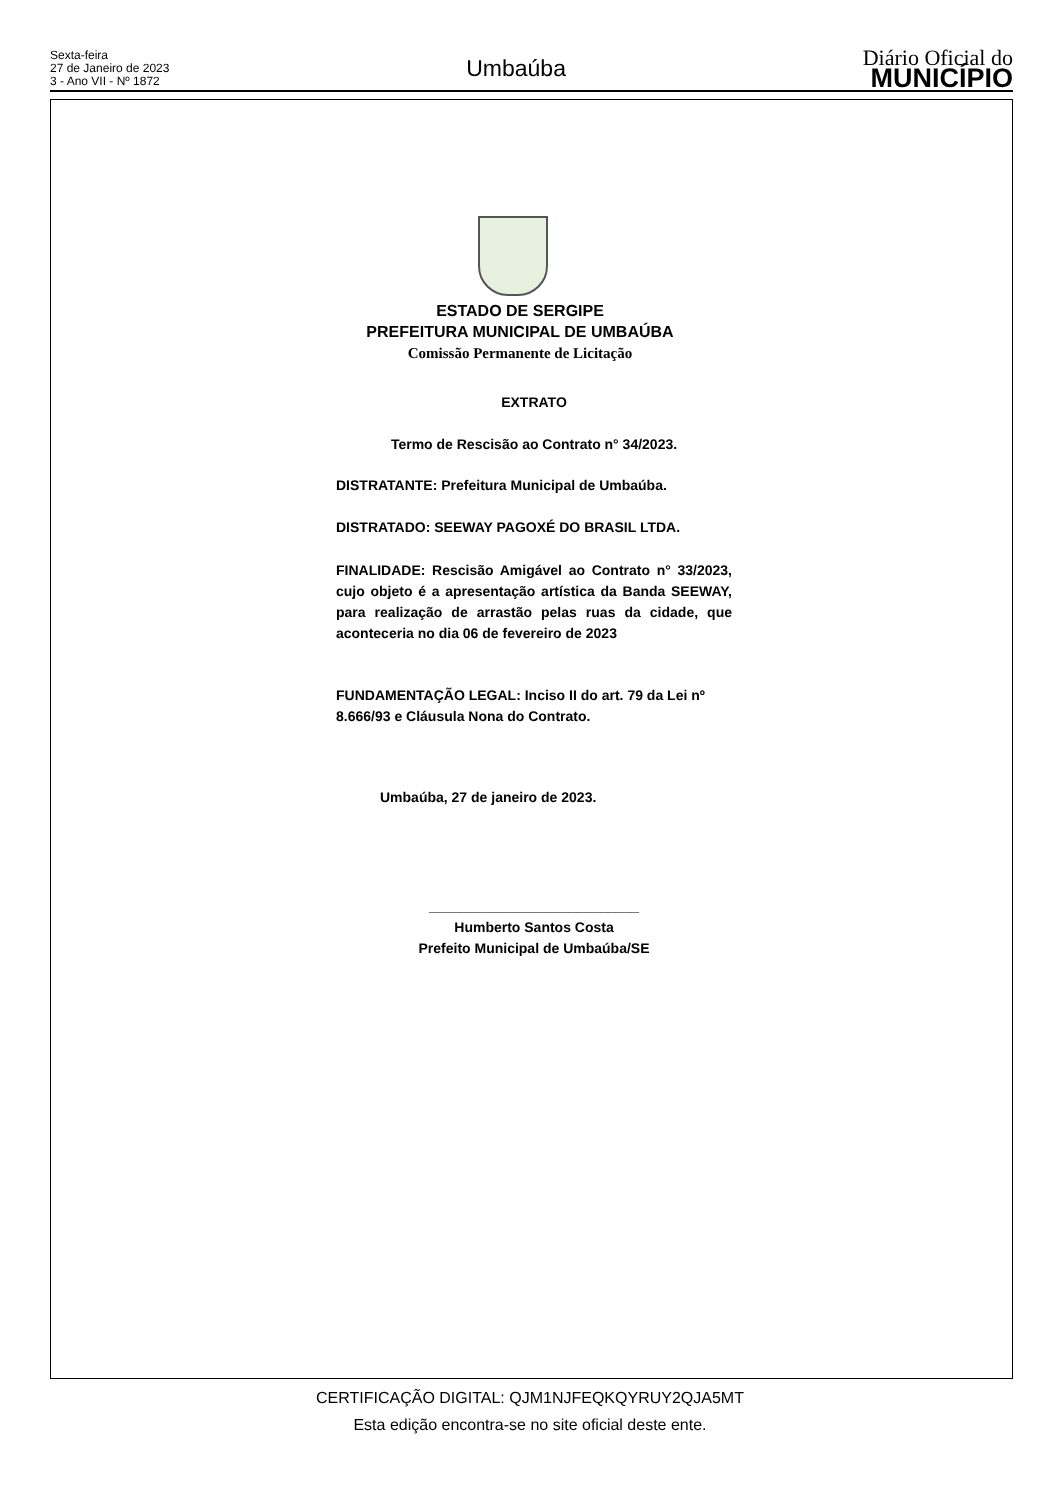Sexta-feira
27 de Janeiro de 2023
3 - Ano VII - Nº 1872
Umbaúba
Diário Oficial do
MUNICÍPIO
ESTADO DE SERGIPE
PREFEITURA MUNICIPAL DE UMBAÚBA
Comissão Permanente de Licitação
EXTRATO
Termo de Rescisão ao Contrato n° 34/2023.
DISTRATANTE: Prefeitura Municipal de Umbaúba.
DISTRATADO: SEEWAY PAGOXÉ DO BRASIL LTDA.
FINALIDADE: Rescisão Amigável ao Contrato n° 33/2023, cujo objeto é a apresentação artística da Banda SEEWAY, para realização de arrastão pelas ruas da cidade, que aconteceria no dia 06 de fevereiro de 2023
FUNDAMENTAÇÃO LEGAL: Inciso II do art. 79 da Lei nº 8.666/93 e Cláusula Nona do Contrato.
Umbaúba, 27 de janeiro de 2023.
___________________________
Humberto Santos Costa
Prefeito Municipal de Umbaúba/SE
CERTIFICAÇÃO DIGITAL: QJM1NJFEQKQYRUY2QJA5MT
Esta edição encontra-se no site oficial deste ente.